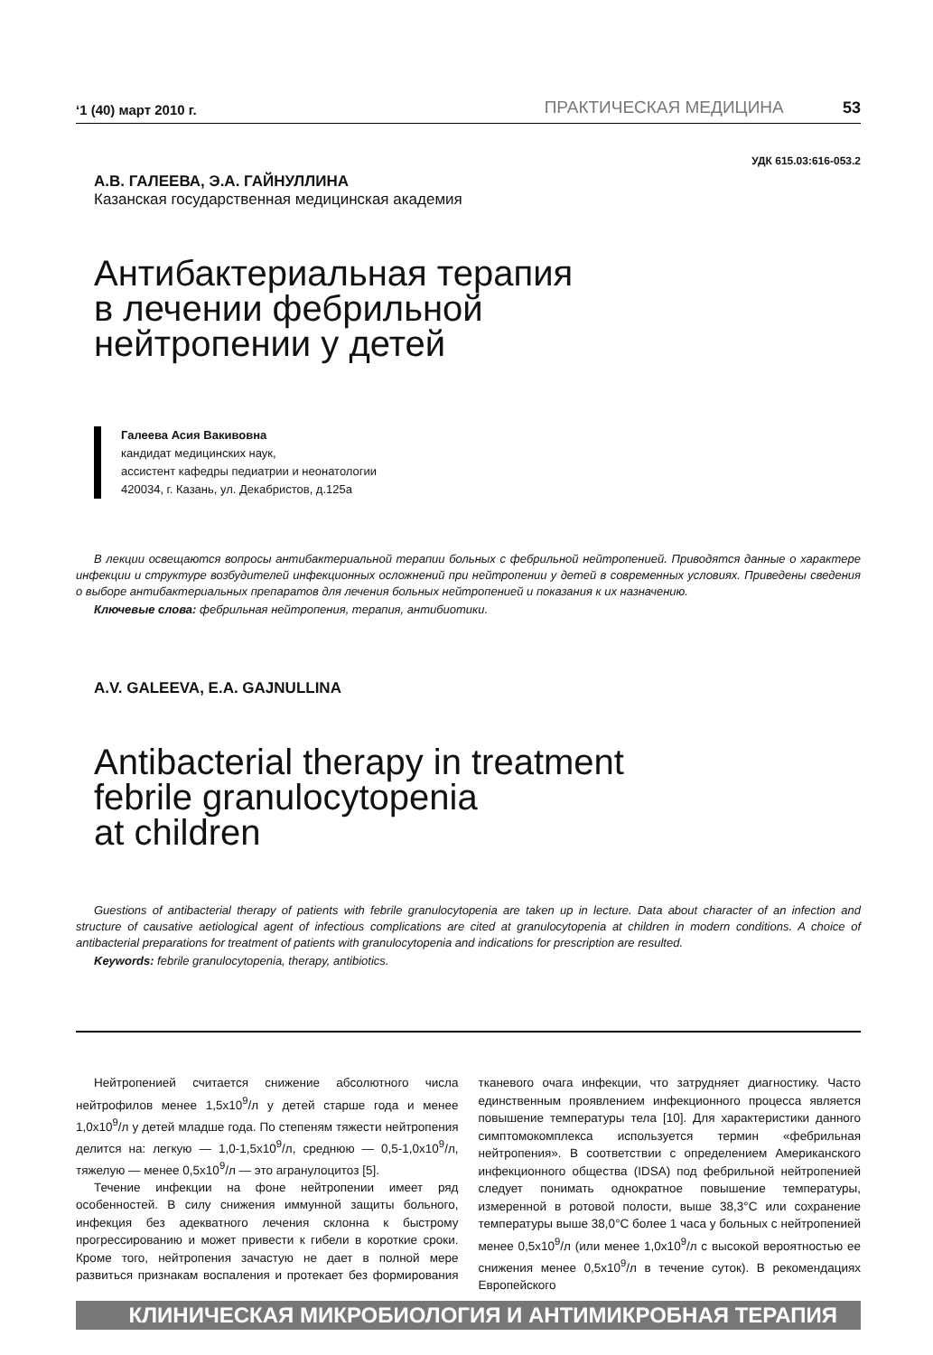‘1 (40) март 2010 г. ПРАКТИЧЕСКАЯ МЕДИЦИНА 53
УДК 615.03:616-053.2
А.В. ГАЛЕЕВА, Э.А. ГАЙНУЛЛИНА
Казанская государственная медицинская академия
Антибактериальная терапия
в лечении фебрильной
нейтропении у детей
Галеева Асия Вакивовна
кандидат медицинских наук,
ассистент кафедры педиатрии и неонатологии
420034, г. Казань, ул. Декабристов, д.125а
В лекции освещаются вопросы антибактериальной терапии больных с фебрильной нейтропенией. Приводятся данные о характере инфекции и структуре возбудителей инфекционных осложнений при нейтропении у детей в современных условиях. Приведены сведения о выборе антибактериальных препаратов для лечения больных нейтропенией и показания к их назначению.
Ключевые слова: фебрильная нейтропения, терапия, антибиотики.
A.V. GALEEVA, E.A. GAJNULLINA
Antibacterial therapy in treatment
febrile granulocytopenia
at children
Guestions of antibacterial therapy of patients with febrile granulocytopenia are taken up in lecture. Data about character of an infection and structure of causative aetiological agent of infectious complications are cited at granulocytopenia at children in modern conditions. A choice of antibacterial preparations for treatment of patients with granulocytopenia and indications for prescription are resulted.
Keywords: febrile granulocytopenia, therapy, antibiotics.
Нейтропенией считается снижение абсолютного числа нейтрофилов менее 1,5х10<sup>9</sup>/л у детей старше года и менее 1,0х10<sup>9</sup>/л у детей младше года. По степеням тяжести нейтропения делится на: легкую — 1,0-1,5х10<sup>9</sup>/л, среднюю — 0,5-1,0х10<sup>9</sup>/л, тяжелую — менее 0,5х10<sup>9</sup>/л — это агранулоцитоз [5].
Течение инфекции на фоне нейтропении имеет ряд особенностей. В силу снижения иммунной защиты больного, инфекция без адекватного лечения склонна к быстрому прогрессированию и может привести к гибели в короткие сроки. Кроме того, нейтропения зачастую не дает в полной мере развиться признакам воспаления и протекает без формирования тканевого очага инфекции, что затрудняет диагностику. Часто единственным проявлением инфекционного процесса является повышение температуры тела [10]. Для характеристики данного симптомокомплекса используется термин «фебрильная нейтропения». В соответствии с определением Американского инфекционного общества (IDSA) под фебрильной нейтропенией следует понимать однократное повышение температуры, измеренной в ротовой полости, выше 38,3°С или сохранение температуры выше 38,0°С более 1 часа у больных с нейтропенией менее 0,5х10<sup>9</sup>/л (или менее 1,0х10<sup>9</sup>/л с высокой вероятностью ее снижения менее 0,5х10<sup>9</sup>/л в течение суток). В рекомендациях Европейского
КЛИНИЧЕСКАЯ МИКРОБИОЛОГИЯ И АНТИМИКРОБНАЯ ТЕРАПИЯ